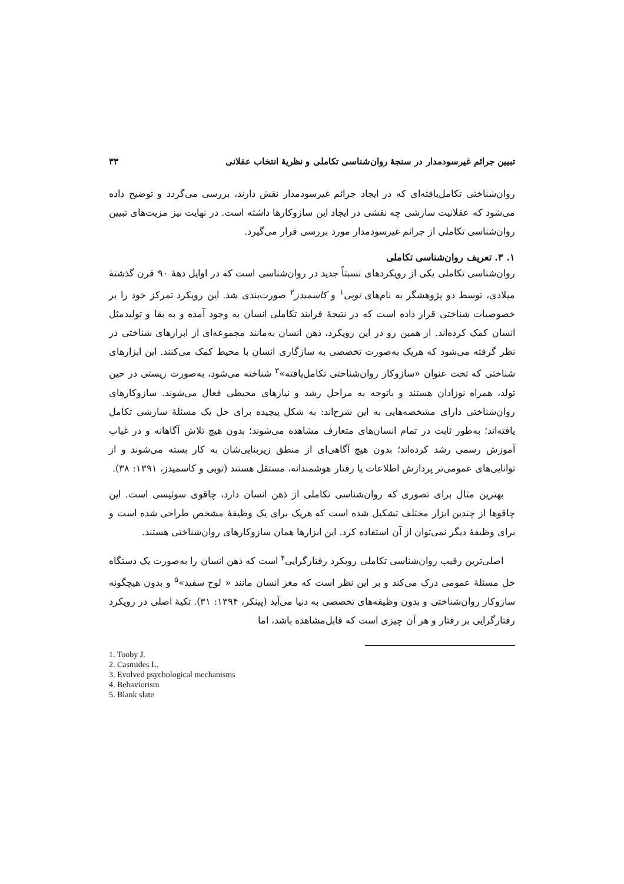تبیین جرائم غیرسودمدار در سنجهٔ روان‌شناسی تکاملی و نظریهٔ انتخاب عقلانی ۳۳
روان‌شناختی تکامل‌یافته‌ای که در ایجاد جرائم غیرسودمدار نقش دارند، بررسی می‌گردد و توضیح داده می‌شود که عقلانیت سازشی چه نقشی در ایجاد این سازوکارها داشته است. در نهایت نیز مزیت‌های تبیین روان‌شناسی تکاملی از جرائم غیرسودمدار مورد بررسی قرار می‌گیرد.
۱. ۳. تعریف روان‌شناسی تکاملی
روان‌شناسی تکاملی یکی از رویکردهای نسبتاً جدید در روان‌شناسی است که در اوایل دههٔ ۹۰ قرن گذشتهٔ میلادی، توسط دو پژوهشگر به نام‌های توبی<sup>۱</sup> و کاسمیدز<sup>۲</sup> صورت‌بندی شد. این رویکرد تمرکز خود را بر خصوصیات شناختی قرار داده است که در نتیجهٔ فرایند تکاملی انسان به وجود آمده و به بقا و تولیدمثل انسان کمک کرده‌اند. از همین رو در این رویکرد، ذهن انسان به‌مانند مجموعه‌ای از ابزارهای شناختی در نظر گرفته می‌شود که هریک به‌صورت تخصصی به سازگاری انسان با محیط کمک می‌کنند. این ابزارهای شناختی که تحت عنوان «سازوکار روان‌شناختی تکامل‌یافته»<sup>۳</sup> شناخته می‌شود، به‌صورت زیستی در حین تولد، همراه نوزادان هستند و باتوجه به مراحل رشد و نیازهای محیطی فعال می‌شوند. سازوکارهای روان‌شناختی دارای مشخصه‌هایی به این شرح‌اند: به شکل پیچیده برای حل یک مسئلهٔ سازشی تکامل یافته‌اند؛ به‌طور ثابت در تمام انسان‌های متعارف مشاهده می‌شوند؛ بدون هیچ تلاش آگاهانه و در غیاب آموزش رسمی رشد کرده‌اند؛ بدون هیچ آگاهی‌ای از منطق زیربنایی‌شان به کار بسته می‌شوند و از توانایی‌های عمومی‌تر پردازش اطلاعات یا رفتار هوشمندانه، مستقل هستند (توبی و کاسمیدز، ۱۳۹۱: ۳۸).
بهترین مثال برای تصوری که روان‌شناسی تکاملی از ذهن انسان دارد، چاقوی سوئیسی است. این چاقوها از چندین ابزار مختلف تشکیل شده است که هریک برای یک وظیفهٔ مشخص طراحی شده است و برای وظیفهٔ دیگر نمی‌توان از آن استفاده کرد. این ابزارها همان سازوکارهای روان‌شناختی هستند.
اصلی‌ترین رقیب روان‌شناسی تکاملی رویکرد رفتارگرایی<sup>۴</sup> است که ذهن انسان را به‌صورت یک دستگاه حل مسئلهٔ عمومی درک می‌کند و بر این نظر است که مغز انسان مانند « لوح سفید»<sup>۵</sup> و بدون هیچگونه سازوکار روان‌شناختی و بدون وظیفه‌های تخصصی به دنیا می‌آید (پینکر، ۱۳۹۴: ۳۱). تکیهٔ اصلی در رویکرد رفتارگرایی بر رفتار و هر آن چیزی است که قابل‌مشاهده باشد، اما
1. Tooby J.
2. Casmides L.
3. Evolved psychological mechanisms
4. Behaviorism
5. Blank slate